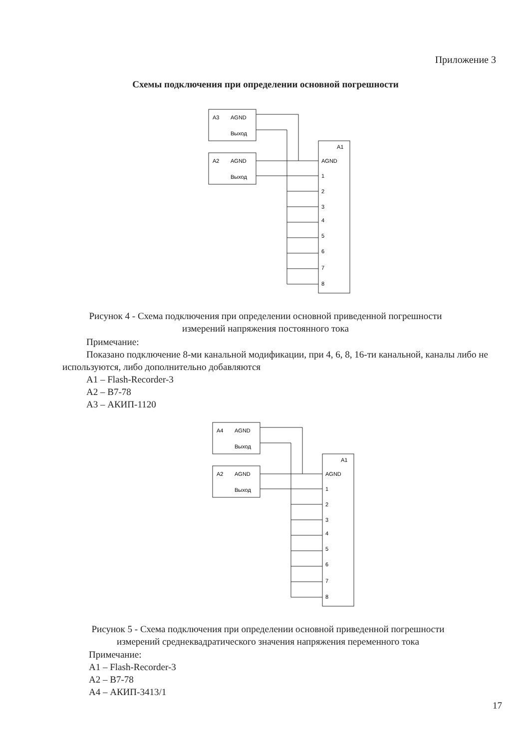Приложение 3
Схемы подключения при определении основной погрешности
А3
AGND
Выход
А2
AGND
Выход
А1
AGND
1
2
3
4
5
6
7
8
Рисунок 4 - Схема подключения при определении основной приведенной погрешности
измерений напряжения постоянного тока
Примечание:
Показано подключение 8-ми канальной модификации, при 4, 6, 8, 16-ти канальной, каналы либо не используются, либо дополнительно добавляются
А1 – Flash-Recorder-3
А2 – В7-78
А3 – АКИП-1120
А4
AGND
Выход
А2
AGND
Выход
А1
AGND
1
2
3
4
5
6
7
8
Рисунок 5 - Схема подключения при определении основной приведенной погрешности
измерений среднеквадратического значения напряжения переменного тока
Примечание:
А1 – Flash-Recorder-3
А2 – В7-78
А4 – АКИП-3413/1
17